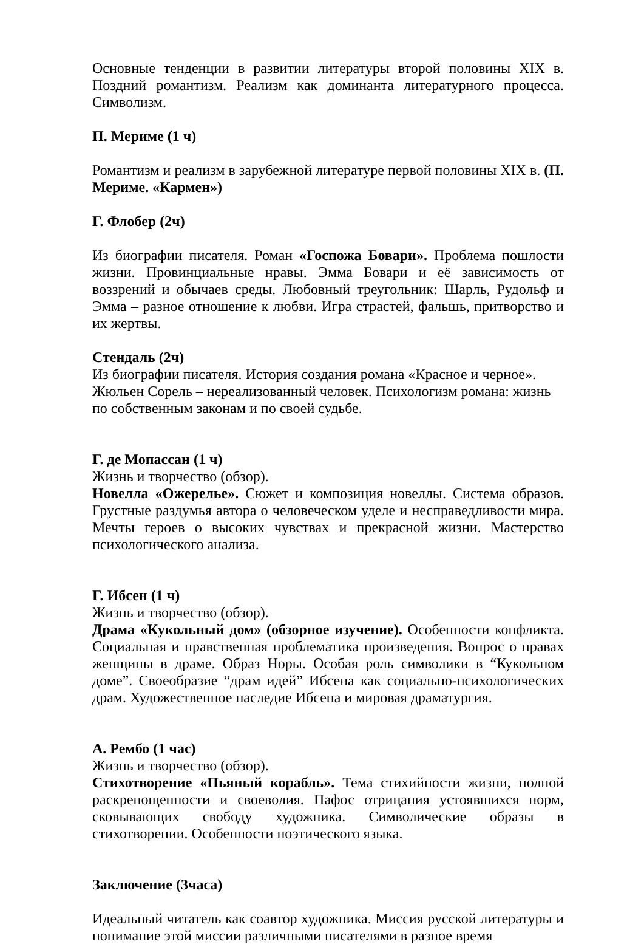Основные тенденции в развитии литературы второй половины XIX в. Поздний романтизм. Реализм как доминанта литературного процесса. Символизм.
П. Мериме (1 ч)
Романтизм и реализм в зарубежной литературе первой половины XIX в. (П. Мериме. «Кармен»)
Г. Флобер (2ч)
Из биографии писателя. Роман «Госпожа Бовари». Проблема пошлости жизни. Провинциальные нравы. Эмма Бовари и её зависимость от воззрений и обычаев среды. Любовный треугольник: Шарль, Рудольф и Эмма – разное отношение к любви. Игра страстей, фальшь, притворство и их жертвы.
Стендаль (2ч)
Из биографии писателя. История создания романа «Красное и черное».
Жюльен Сорель – нереализованный человек. Психологизм романа: жизнь по собственным законам и по своей судьбе.
Г. де Мопассан (1 ч)
Жизнь и творчество (обзор).
Новелла «Ожерелье». Сюжет и композиция новеллы. Система образов. Грустные раздумья автора о человеческом уделе и несправедливости мира. Мечты героев о высоких чувствах и прекрасной жизни. Мастерство психологического анализа.
Г. Ибсен (1 ч)
Жизнь и творчество (обзор).
Драма «Кукольный дом» (обзорное изучение). Особенности конфликта. Социальная и нравственная проблематика произведения. Вопрос о правах женщины в драме. Образ Норы. Особая роль символики в “Кукольном доме”. Своеобразие “драм идей” Ибсена как социально-психологических драм. Художественное наследие Ибсена и мировая драматургия.
А. Рембо (1 час)
Жизнь и творчество (обзор).
Стихотворение «Пьяный корабль». Тема стихийности жизни, полной раскрепощенности и своеволия. Пафос отрицания устоявшихся норм, сковывающих свободу художника. Символические образы в стихотворении. Особенности поэтического языка.
Заключение (3часа)
Идеальный читатель как соавтор художника. Миссия русской литературы и понимание этой миссии различными писателями в разное время